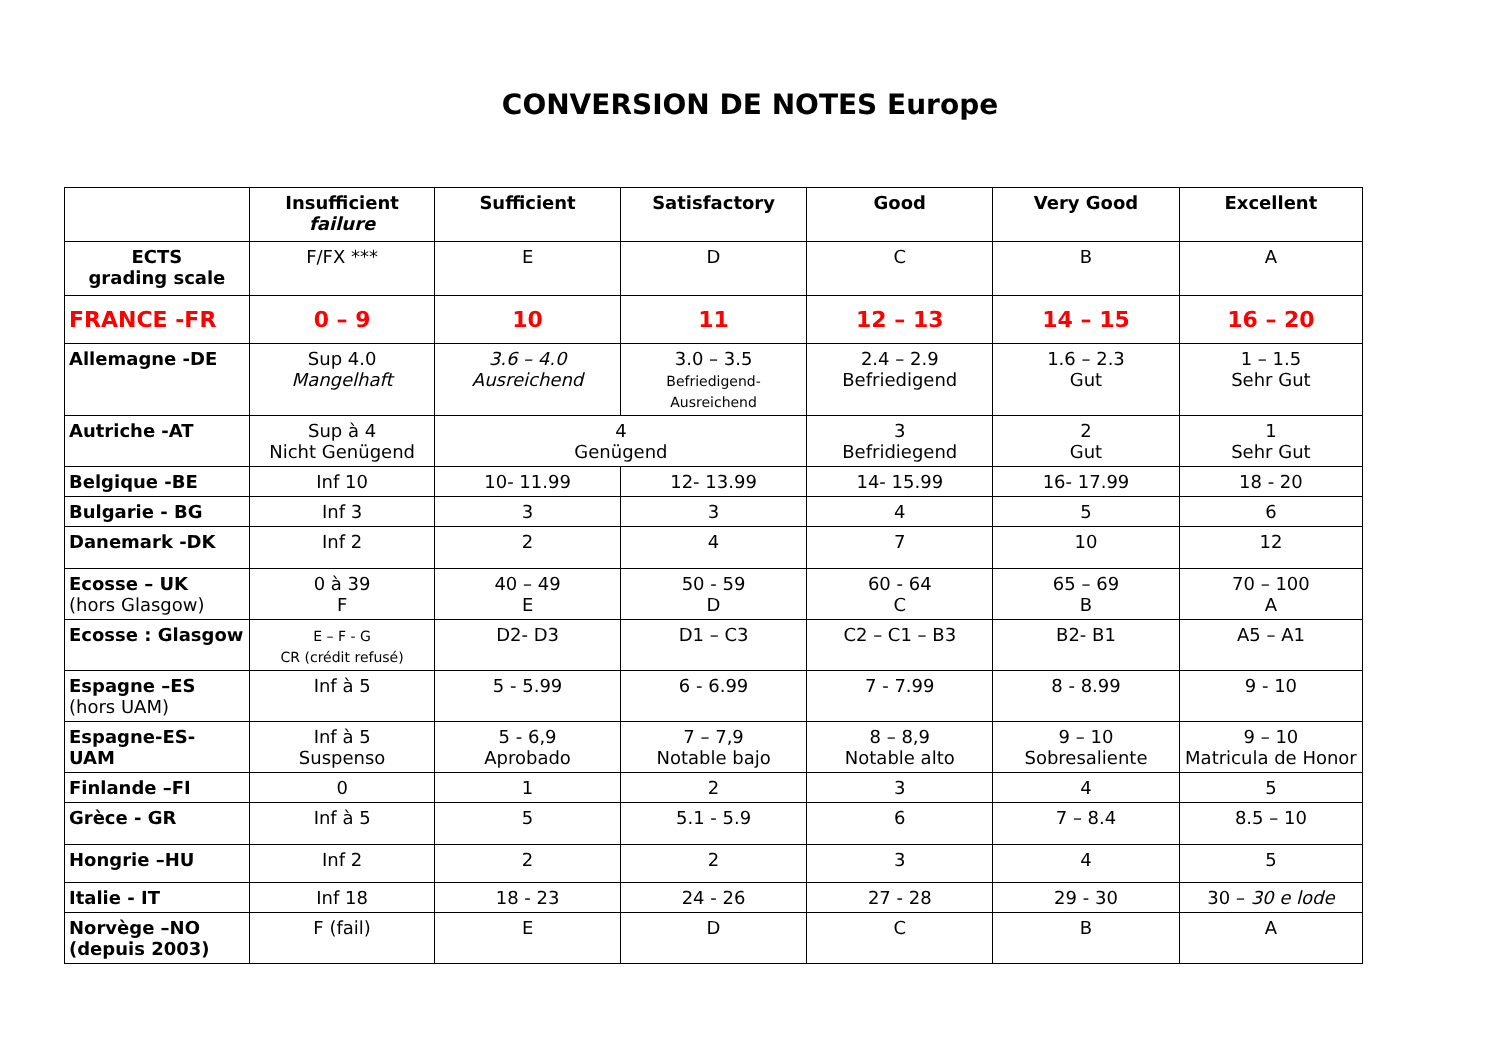CONVERSION DE NOTES Europe
| | Insufficient failure | Sufficient | Satisfactory | Good | Very Good | Excellent |
| --- | --- | --- | --- | --- | --- | --- |
| ECTS grading scale | F/FX *** | E | D | C | B | A |
| FRANCE -FR | 0 – 9 | 10 | 11 | 12 – 13 | 14 – 15 | 16 – 20 |
| Allemagne -DE | Sup 4.0 Mangelhaft | 3.6 – 4.0 Ausreichend | 3.0 – 3.5 Befriedigend-Ausreichend | 2.4 – 2.9 Befriedigend | 1.6 – 2.3 Gut | 1 – 1.5 Sehr Gut |
| Autriche -AT | Sup à 4 Nicht Genügend | 4 Genügend | | 3 Befridiegend | 2 Gut | 1 Sehr Gut |
| Belgique -BE | Inf 10 | 10- 11.99 | 12- 13.99 | 14- 15.99 | 16- 17.99 | 18 - 20 |
| Bulgarie - BG | Inf 3 | 3 | 3 | 4 | 5 | 6 |
| Danemark -DK | Inf 2 | 2 | 4 | 7 | 10 | 12 |
| Ecosse – UK (hors Glasgow) | 0 à 39 F | 40 – 49 E | 50 - 59 D | 60 - 64 C | 65 – 69 B | 70 – 100 A |
| Ecosse : Glasgow | E – F - G CR (crédit refusé) | D2- D3 | D1 – C3 | C2 – C1 – B3 | B2- B1 | A5 – A1 |
| Espagne –ES (hors UAM) | Inf à 5 | 5 - 5.99 | 6 - 6.99 | 7 - 7.99 | 8 - 8.99 | 9 - 10 |
| Espagne-ES- UAM | Inf à 5 Suspenso | 5 - 6,9 Aprobado | 7 – 7,9 Notable bajo | 8 – 8,9 Notable alto | 9 – 10 Sobresaliente | 9 – 10 Matricula de Honor |
| Finlande –FI | 0 | 1 | 2 | 3 | 4 | 5 |
| Grèce - GR | Inf à 5 | 5 | 5.1 - 5.9 | 6 | 7 – 8.4 | 8.5 – 10 |
| Hongrie –HU | Inf 2 | 2 | 2 | 3 | 4 | 5 |
| Italie - IT | Inf 18 | 18 - 23 | 24 - 26 | 27 - 28 | 29 - 30 | 30 – 30 e lode |
| Norvège –NO (depuis 2003) | F (fail) | E | D | C | B | A |